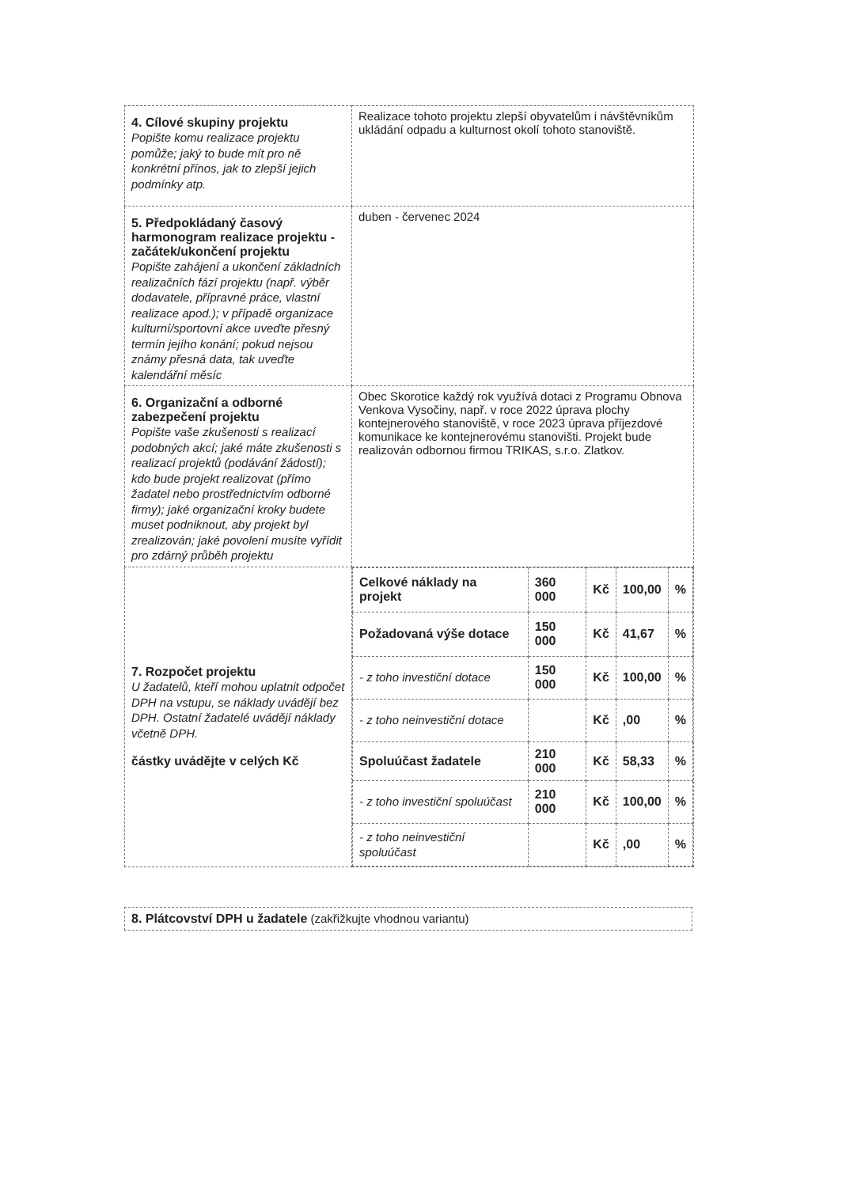| 4. Cílové skupiny projektu Popište komu realizace projektu pomůže; jaký to bude mít pro ně konkrétní přínos, jak to zlepší jejich podmínky atp. | Realizace tohoto projektu zlepší obyvatelům i návštěvníkům ukládání odpadu a kulturnost okolí tohoto stanoviště. |
| 5. Předpokládaný časový harmonogram realizace projektu - začátek/ukončení projektu Popište zahájení a ukončení základních realizačních fází projektu (např. výběr dodavatele, přípravné práce, vlastní realizace apod.); v případě organizace kulturní/sportovní akce uveďte přesný termín jejího konání; pokud nejsou známy přesná data, tak uveďte kalendářní měsíc | duben - červenec 2024 |
| 6. Organizační a odborné zabezpečení projektu Popište vaše zkušenosti s realizací podobných akcí; jaké máte zkušenosti s realizací projektů (podávání žádostí); kdo bude projekt realizovat (přímo žadatel nebo prostřednictvím odborné firmy); jaké organizační kroky budete muset podniknout, aby projekt byl zrealizován; jaké povolení musíte vyřídit pro zdárný průběh projektu | Obec Skorotice každý rok využívá dotaci z Programu Obnova Venkova Vysočiny, např. v roce 2022 úprava plochy kontejnerového stanoviště, v roce 2023 úprava příjezdové komunikace ke kontejnerovému stanovišti. Projekt bude realizován odbornou firmou TRIKAS, s.r.o. Zlatkov. |
| 7. Rozpočet projektu U žadatelů, kteří mohou uplatnit odpočet DPH na vstupu, se náklady uvádějí bez DPH. Ostatní žadatelé uvádějí náklady včetně DPH. částky uvádějte v celých Kč | / Celkové náklady na projekt / 360 000 / Kč / 100,00 / % / / Požadovaná výše dotace / 150 000 / Kč / 41,67 / % / / - z toho investiční dotace / 150 000 / Kč / 100,00 / % / / - z toho neinvestiční dotace / / Kč / ,00 / % / / Spoluúčast žadatele / 210 000 / Kč / 58,33 / % / / - z toho investiční spoluúčast / 210 000 / Kč / 100,00 / % / / - z toho neinvestiční spoluúčast / / Kč / ,00 / % / |
8. Plátcovství DPH u žadatele (zakřižkujte vhodnou variantu)